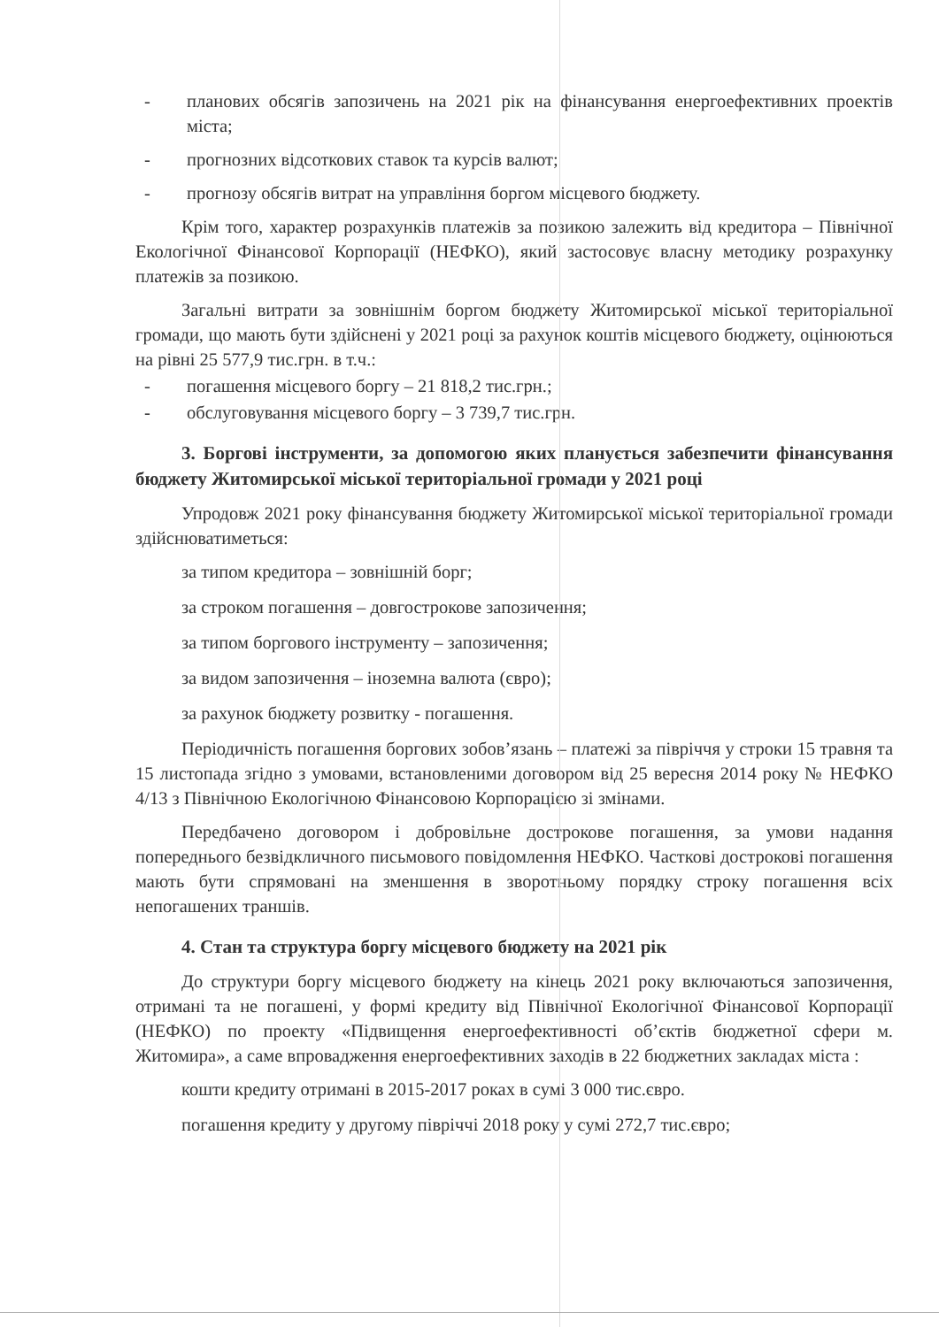- планових обсягів запозичень на 2021 рік на фінансування енергоефективних проектів міста;
- прогнозних відсоткових ставок та курсів валют;
- прогнозу обсягів витрат на управління боргом місцевого бюджету.
Крім того, характер розрахунків платежів за позикою залежить від кредитора – Північної Екологічної Фінансової Корпорації (НЕФКО), який застосовує власну методику розрахунку платежів за позикою.
Загальні витрати за зовнішнім боргом бюджету Житомирської міської територіальної громади, що мають бути здійснені у 2021 році за рахунок коштів місцевого бюджету, оцінюються на рівні 25 577,9 тис.грн. в т.ч.:
- погашення місцевого боргу – 21 818,2 тис.грн.;
- обслуговування місцевого боргу – 3 739,7 тис.грн.
3. Боргові інструменти, за допомогою яких планується забезпечити фінансування бюджету Житомирської міської територіальної громади у 2021 році
Упродовж 2021 року фінансування бюджету Житомирської міської територіальної громади здійснюватиметься:
за типом кредитора – зовнішній борг;
за строком погашення – довгострокове запозичення;
за типом боргового інструменту – запозичення;
за видом запозичення – іноземна валюта (євро);
за рахунок бюджету розвитку - погашення.
Періодичність погашення боргових зобов’язань – платежі за півріччя у строки 15 травня та 15 листопада згідно з умовами, встановленими договором від 25 вересня 2014 року № НЕФКО 4/13 з Північною Екологічною Фінансовою Корпорацією зі змінами.
Передбачено договором і добровільне дострокове погашення, за умови надання попереднього безвідкличного письмового повідомлення НЕФКО. Часткові дострокові погашення мають бути спрямовані на зменшення в зворотньому порядку строку погашення всіх непогашених траншів.
4. Стан та структура боргу місцевого бюджету на 2021 рік
До структури боргу місцевого бюджету на кінець 2021 року включаються запозичення, отримані та не погашені, у формі кредиту від Північної Екологічної Фінансової Корпорації (НЕФКО) по проекту «Підвищення енергоефективності об’єктів бюджетної сфери м. Житомира», а саме впровадження енергоефективних заходів в 22 бюджетних закладах міста :
кошти кредиту отримані в 2015-2017 роках в сумі 3 000 тис.євро.
погашення кредиту у другому півріччі 2018 року у сумі 272,7 тис.євро;